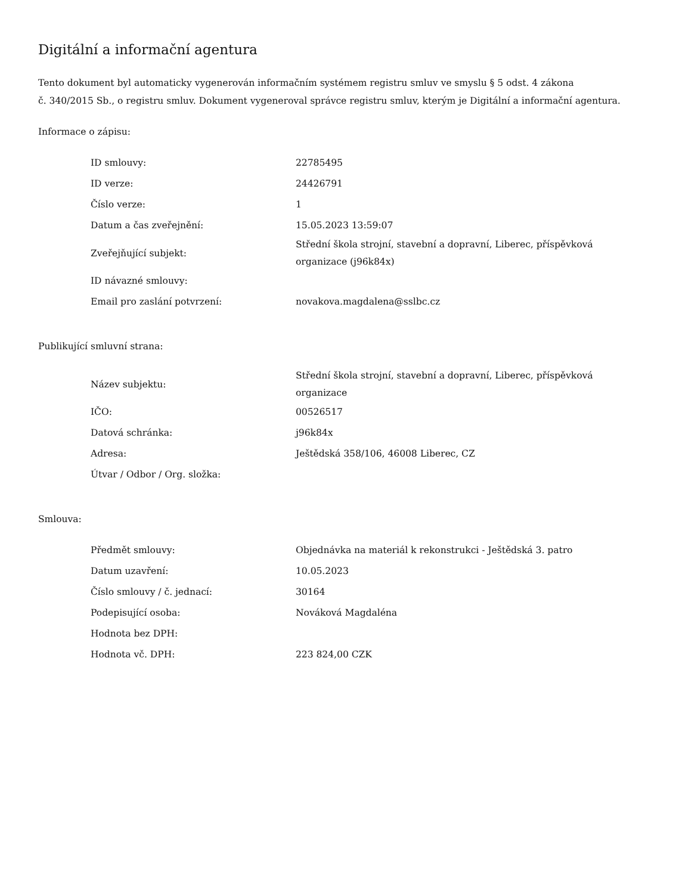Digitální a informační agentura
Tento dokument byl automaticky vygenerován informačním systémem registru smluv ve smyslu § 5 odst. 4 zákona
č. 340/2015 Sb., o registru smluv. Dokument vygeneroval správce registru smluv, kterým je Digitální a informační agentura.
Informace o zápisu:
| ID smlouvy: | 22785495 |
| ID verze: | 24426791 |
| Číslo verze: | 1 |
| Datum a čas zveřejnění: | 15.05.2023 13:59:07 |
| Zveřejňující subjekt: | Střední škola strojní, stavební a dopravní, Liberec, příspěvková organizace (j96k84x) |
| ID návazné smlouvy: | |
| Email pro zaslání potvrzení: | novakova.magdalena@sslbc.cz |
Publikující smluvní strana:
| Název subjektu: | Střední škola strojní, stavební a dopravní, Liberec, příspěvková organizace |
| IČO: | 00526517 |
| Datová schránka: | j96k84x |
| Adresa: | Ještědská 358/106, 46008 Liberec, CZ |
| Útvar / Odbor / Org. složka: | |
Smlouva:
| Předmět smlouvy: | Objednávka na materiál k rekonstrukci - Ještědská 3. patro |
| Datum uzavření: | 10.05.2023 |
| Číslo smlouvy / č. jednací: | 30164 |
| Podepisující osoba: | Nováková Magdaléna |
| Hodnota bez DPH: | |
| Hodnota vč. DPH: | 223 824,00 CZK |